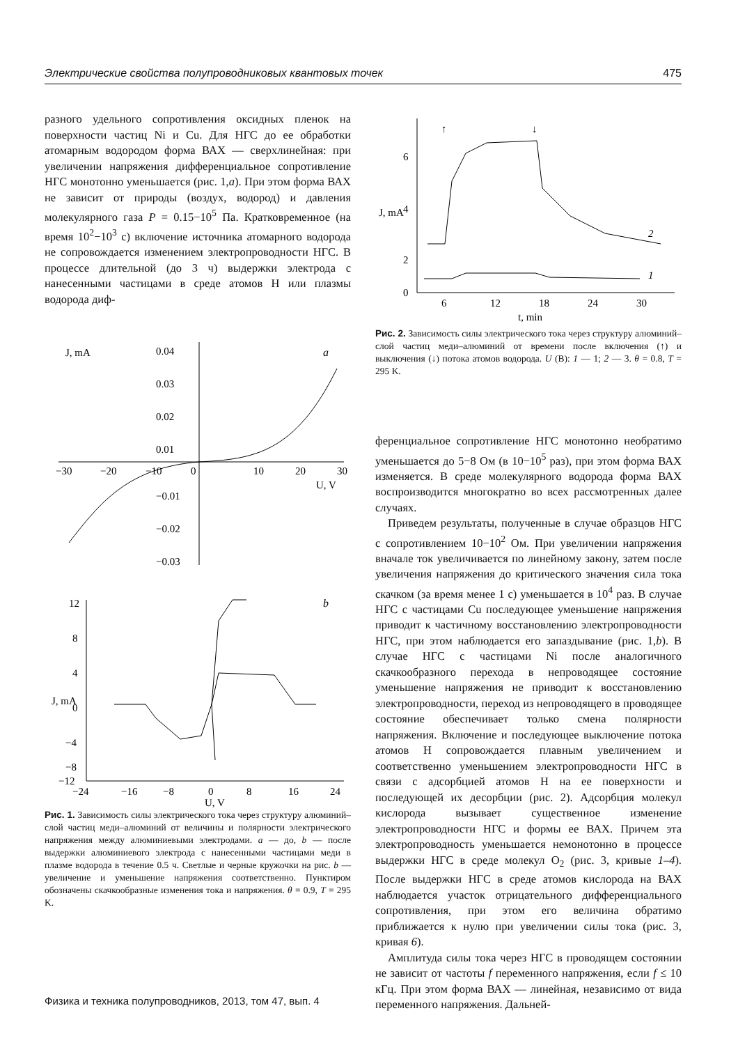Электрические свойства полупроводниковых квантовых точек 475
разного удельного сопротивления оксидных пленок на поверхности частиц Ni и Cu. Для НГС до ее обработки атомарным водородом форма ВАХ — сверхлинейная: при увеличении напряжения дифференциальное сопротивление НГС монотонно уменьшается (рис. 1,a). При этом форма ВАХ не зависит от природы (воздух, водород) и давления молекулярного газа P = 0.15−10<sup>5</sup> Па. Кратковременное (на время 10<sup>2</sup>−10<sup>3</sup> с) включение источника атомарного водорода не сопровождается изменением электропроводности НГС. В процессе длительной (до 3 ч) выдержки электрода с нанесенными частицами в среде атомов H или плазмы водорода диф-
J, mA
a
0.04
0.03
0.02
0.01
−30
−20
−10
0
10
20
30
U, V
−0.01
−0.02
−0.03
J, mA
b
12
8
4
0
−4
−8
−12
−24
−16
−8
0
8
16
24
U, V
Рис. 1. Зависимость силы электрического тока через структуру алюминий–слой частиц меди–алюминий от величины и полярности электрического напряжения между алюминиевыми электродами. a — до, b — после выдержки алюминиевого электрода с нанесенными частицами меди в плазме водорода в течение 0.5 ч. Светлые и черные кружочки на рис. b — увеличение и уменьшение напряжения соответственно. Пунктиром обозначены скачкообразные изменения тока и напряжения. θ = 0.9, T = 295 K.
J, mA
6
4
2
0
6
12
18
24
30
t, min
↑
↓
2
1
Рис. 2. Зависимость силы электрического тока через структуру алюминий–слой частиц меди–алюминий от времени после включения (↑) и выключения (↓) потока атомов водорода. U (B): 1 — 1; 2 — 3. θ = 0.8, T = 295 K.
ференциальное сопротивление НГС монотонно необратимо уменьшается до 5−8 Ом (в 10−10<sup>5</sup> раз), при этом форма ВАХ изменяется. В среде молекулярного водорода форма ВАХ воспроизводится многократно во всех рассмотренных далее случаях.
Приведем результаты, полученные в случае образцов НГС с сопротивлением 10−10<sup>2</sup> Ом. При увеличении напряжения вначале ток увеличивается по линейному закону, затем после увеличения напряжения до критического значения сила тока скачком (за время менее 1 с) уменьшается в 10<sup>4</sup> раз. В случае НГС с частицами Cu последующее уменьшение напряжения приводит к частичному восстановлению электропроводности НГС, при этом наблюдается его запаздывание (рис. 1,b). В случае НГС с частицами Ni после аналогичного скачкообразного перехода в непроводящее состояние уменьшение напряжения не приводит к восстановлению электропроводности, переход из непроводящего в проводящее состояние обеспечивает только смена полярности напряжения. Включение и последующее выключение потока атомов H сопровождается плавным увеличением и соответственно уменьшением электропроводности НГС в связи с адсорбцией атомов H на ее поверхности и последующей их десорбции (рис. 2). Адсорбция молекул кислорода вызывает существенное изменение электропроводности НГС и формы ее ВАХ. Причем эта электропроводность уменьшается немонотонно в процессе выдержки НГС в среде молекул O<sub>2</sub> (рис. 3, кривые 1–4). После выдержки НГС в среде атомов кислорода на ВАХ наблюдается участок отрицательного дифференциального сопротивления, при этом его величина обратимо приближается к нулю при увеличении силы тока (рис. 3, кривая 6).
Амплитуда силы тока через НГС в проводящем состоянии не зависит от частоты f переменного напряжения, если f ≤ 10 кГц. При этом форма ВАХ — линейная, независимо от вида переменного напряжения. Дальней-
Физика и техника полупроводников, 2013, том 47, вып. 4